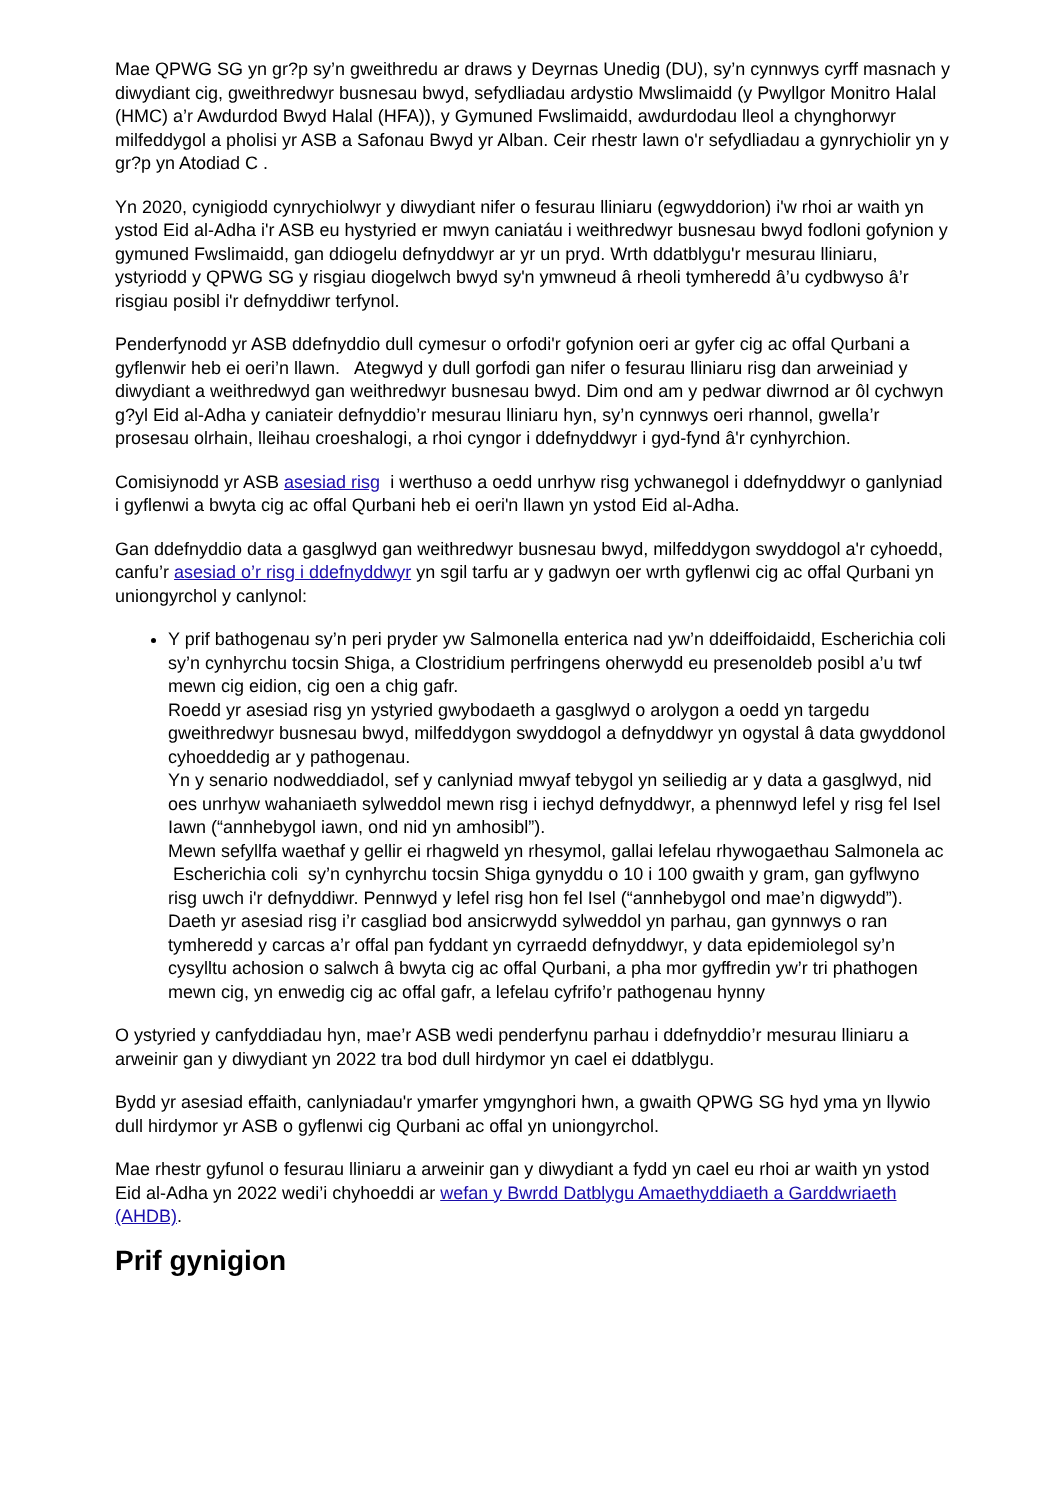Mae QPWG SG yn gr?p sy’n gweithredu ar draws y Deyrnas Unedig (DU), sy’n cynnwys cyrff masnach y diwydiant cig, gweithredwyr busnesau bwyd, sefydliadau ardystio Mwslimaidd (y Pwyllgor Monitro Halal (HMC) a’r Awdurdod Bwyd Halal (HFA)), y Gymuned Fwslimaidd, awdurdodau lleol a chynghorwyr milfeddygol a pholisi yr ASB a Safonau Bwyd yr Alban. Ceir rhestr lawn o'r sefydliadau a gynrychiolir yn y gr?p yn Atodiad C .
Yn 2020, cynigiodd cynrychiolwyr y diwydiant nifer o fesurau lliniaru (egwyddorion) i'w rhoi ar waith yn ystod Eid al-Adha i'r ASB eu hystyried er mwyn caniatáu i weithredwyr busnesau bwyd fodloni gofynion y gymuned Fwslimaidd, gan ddiogelu defnyddwyr ar yr un pryd. Wrth ddatblygu'r mesurau lliniaru, ystyriodd y QPWG SG y risgiau diogelwch bwyd sy'n ymwneud â rheoli tymheredd â’u cydbwyso â’r risgiau posibl i'r defnyddiwr terfynol.
Penderfynodd yr ASB ddefnyddio dull cymesur o orfodi'r gofynion oeri ar gyfer cig ac offal Qurbani a gyflenwir heb ei oeri’n llawn. Ategwyd y dull gorfodi gan nifer o fesurau lliniaru risg dan arweiniad y diwydiant a weithredwyd gan weithredwyr busnesau bwyd. Dim ond am y pedwar diwrnod ar ôl cychwyn g?yl Eid al-Adha y caniateir defnyddio’r mesurau lliniaru hyn, sy’n cynnwys oeri rhannol, gwella’r prosesau olrhain, lleihau croeshalogi, a rhoi cyngor i ddefnyddwyr i gyd-fynd â'r cynhyrchion.
Comisiynodd yr ASB asesiad risg i werthuso a oedd unrhyw risg ychwanegol i ddefnyddwyr o ganlyniad i gyflenwi a bwyta cig ac offal Qurbani heb ei oeri'n llawn yn ystod Eid al-Adha.
Gan ddefnyddio data a gasglwyd gan weithredwyr busnesau bwyd, milfeddygon swyddogol a'r cyhoedd, canfu’r asesiad o’r risg i ddefnyddwyr yn sgil tarfu ar y gadwyn oer wrth gyflenwi cig ac offal Qurbani yn uniongyrchol y canlynol:
Y prif bathogenau sy’n peri pryder yw Salmonella enterica nad yw’n ddeiffoidaidd, Escherichia coli sy’n cynhyrchu tocsin Shiga, a Clostridium perfringens oherwydd eu presenoldeb posibl a’u twf mewn cig eidion, cig oen a chig gafr.
Roedd yr asesiad risg yn ystyried gwybodaeth a gasglwyd o arolygon a oedd yn targedu gweithredwyr busnesau bwyd, milfeddygon swyddogol a defnyddwyr yn ogystal â data gwyddonol cyhoeddedig ar y pathogenau.
Yn y senario nodweddiadol, sef y canlyniad mwyaf tebygol yn seiliedig ar y data a gasglwyd, nid oes unrhyw wahaniaeth sylweddol mewn risg i iechyd defnyddwyr, a phennwyd lefel y risg fel Isel Iawn (“annhebygol iawn, ond nid yn amhosibl”).
Mewn sefyllfa waethaf y gellir ei rhagweld yn rhesymol, gallai lefelau rhywogaethau Salmonela ac Escherichia coli sy’n cynhyrchu tocsin Shiga gynyddu o 10 i 100 gwaith y gram, gan gyflwyno risg uwch i'r defnyddiwr. Pennwyd y lefel risg hon fel Isel (“annhebygol ond mae’n digwydd”).
Daeth yr asesiad risg i’r casgliad bod ansicrwydd sylweddol yn parhau, gan gynnwys o ran tymheredd y carcas a’r offal pan fyddant yn cyrraedd defnyddwyr, y data epidemiolegol sy’n cysylltu achosion o salwch â bwyta cig ac offal Qurbani, a pha mor gyffredin yw’r tri phathogen mewn cig, yn enwedig cig ac offal gafr, a lefelau cyfrifo’r pathogenau hynny
O ystyried y canfyddiadau hyn, mae’r ASB wedi penderfynu parhau i ddefnyddio’r mesurau lliniaru a arweinir gan y diwydiant yn 2022 tra bod dull hirdymor yn cael ei ddatblygu.
Bydd yr asesiad effaith, canlyniadau'r ymarfer ymgynghori hwn, a gwaith QPWG SG hyd yma yn llywio dull hirdymor yr ASB o gyflenwi cig Qurbani ac offal yn uniongyrchol.
Mae rhestr gyfunol o fesurau lliniaru a arweinir gan y diwydiant a fydd yn cael eu rhoi ar waith yn ystod Eid al-Adha yn 2022 wedi’i chyhoeddi ar wefan y Bwrdd Datblygu Amaethyddiaeth a Garddwriaeth (AHDB).
Prif gynigion